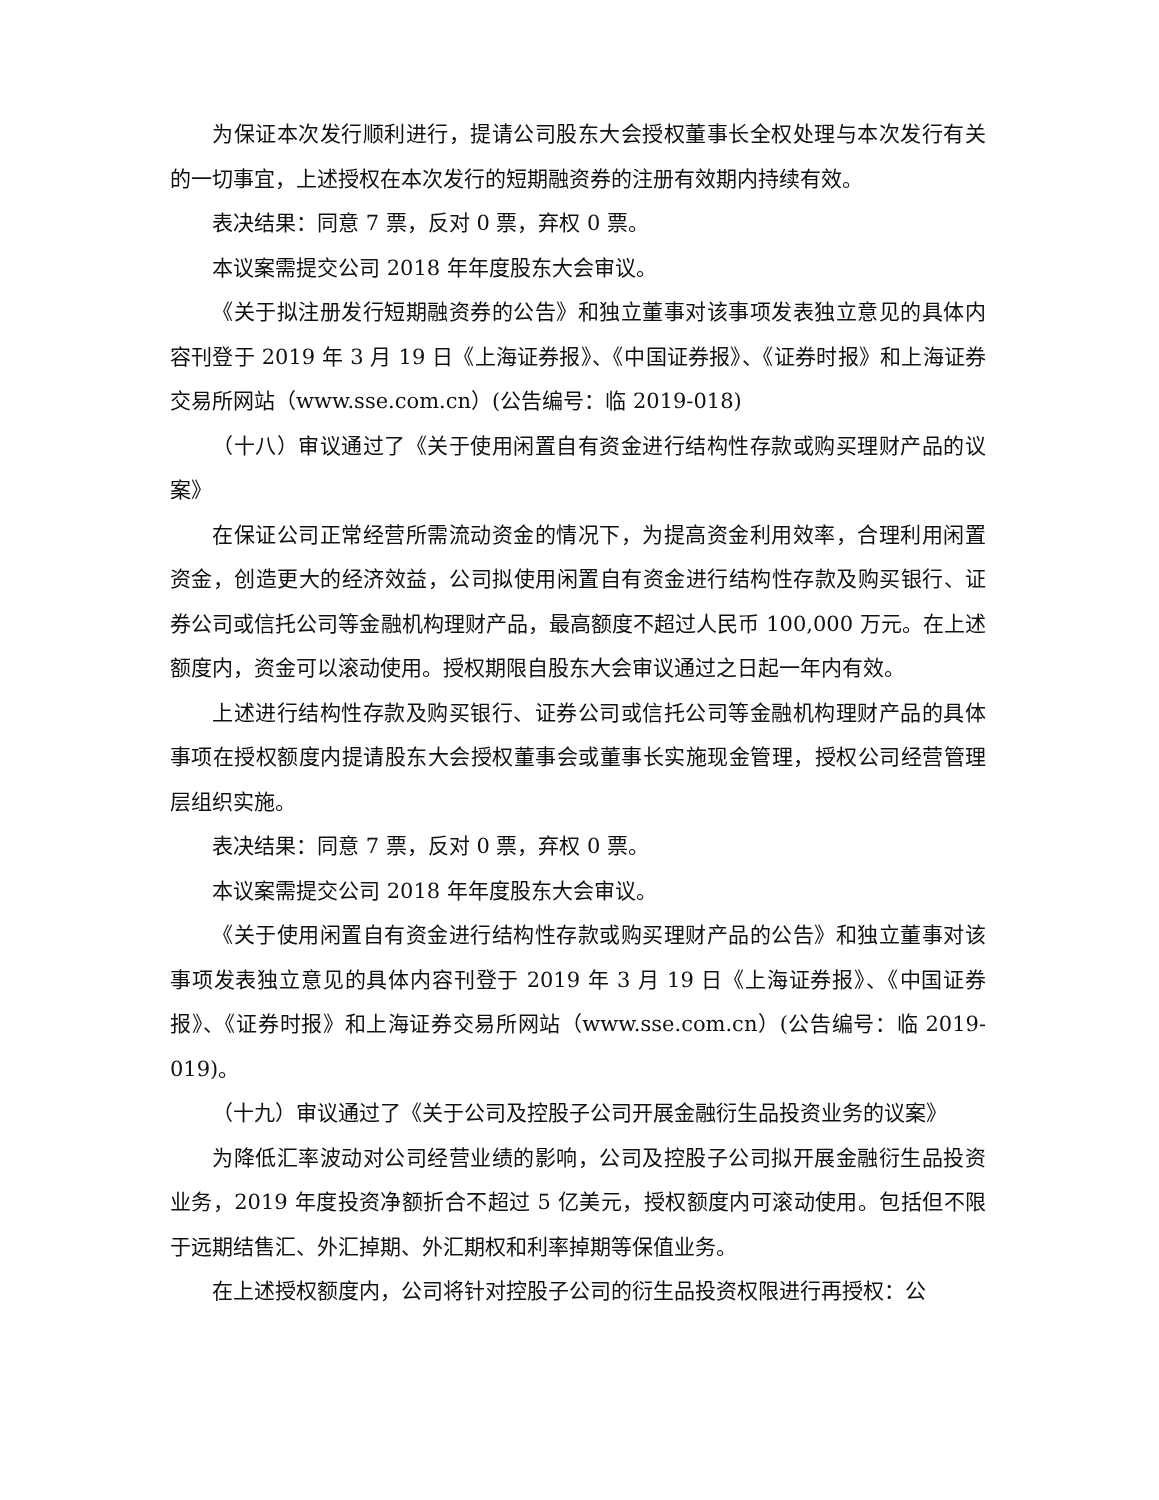为保证本次发行顺利进行，提请公司股东大会授权董事长全权处理与本次发行有关的一切事宜，上述授权在本次发行的短期融资券的注册有效期内持续有效。
表决结果：同意 7 票，反对 0 票，弃权 0 票。
本议案需提交公司 2018 年年度股东大会审议。
《关于拟注册发行短期融资券的公告》和独立董事对该事项发表独立意见的具体内容刊登于 2019 年 3 月 19 日《上海证券报》、《中国证券报》、《证券时报》和上海证券交易所网站（www.sse.com.cn）(公告编号：临 2019-018)
（十八）审议通过了《关于使用闲置自有资金进行结构性存款或购买理财产品的议案》
在保证公司正常经营所需流动资金的情况下，为提高资金利用效率，合理利用闲置资金，创造更大的经济效益，公司拟使用闲置自有资金进行结构性存款及购买银行、证券公司或信托公司等金融机构理财产品，最高额度不超过人民币 100,000 万元。在上述额度内，资金可以滚动使用。授权期限自股东大会审议通过之日起一年内有效。
上述进行结构性存款及购买银行、证券公司或信托公司等金融机构理财产品的具体事项在授权额度内提请股东大会授权董事会或董事长实施现金管理，授权公司经营管理层组织实施。
表决结果：同意 7 票，反对 0 票，弃权 0 票。
本议案需提交公司 2018 年年度股东大会审议。
《关于使用闲置自有资金进行结构性存款或购买理财产品的公告》和独立董事对该事项发表独立意见的具体内容刊登于 2019 年 3 月 19 日《上海证券报》、《中国证券报》、《证券时报》和上海证券交易所网站（www.sse.com.cn）(公告编号：临 2019-019)。
（十九）审议通过了《关于公司及控股子公司开展金融衍生品投资业务的议案》
为降低汇率波动对公司经营业绩的影响，公司及控股子公司拟开展金融衍生品投资业务，2019 年度投资净额折合不超过 5 亿美元，授权额度内可滚动使用。包括但不限于远期结售汇、外汇掉期、外汇期权和利率掉期等保值业务。
在上述授权额度内，公司将针对控股子公司的衍生品投资权限进行再授权：公